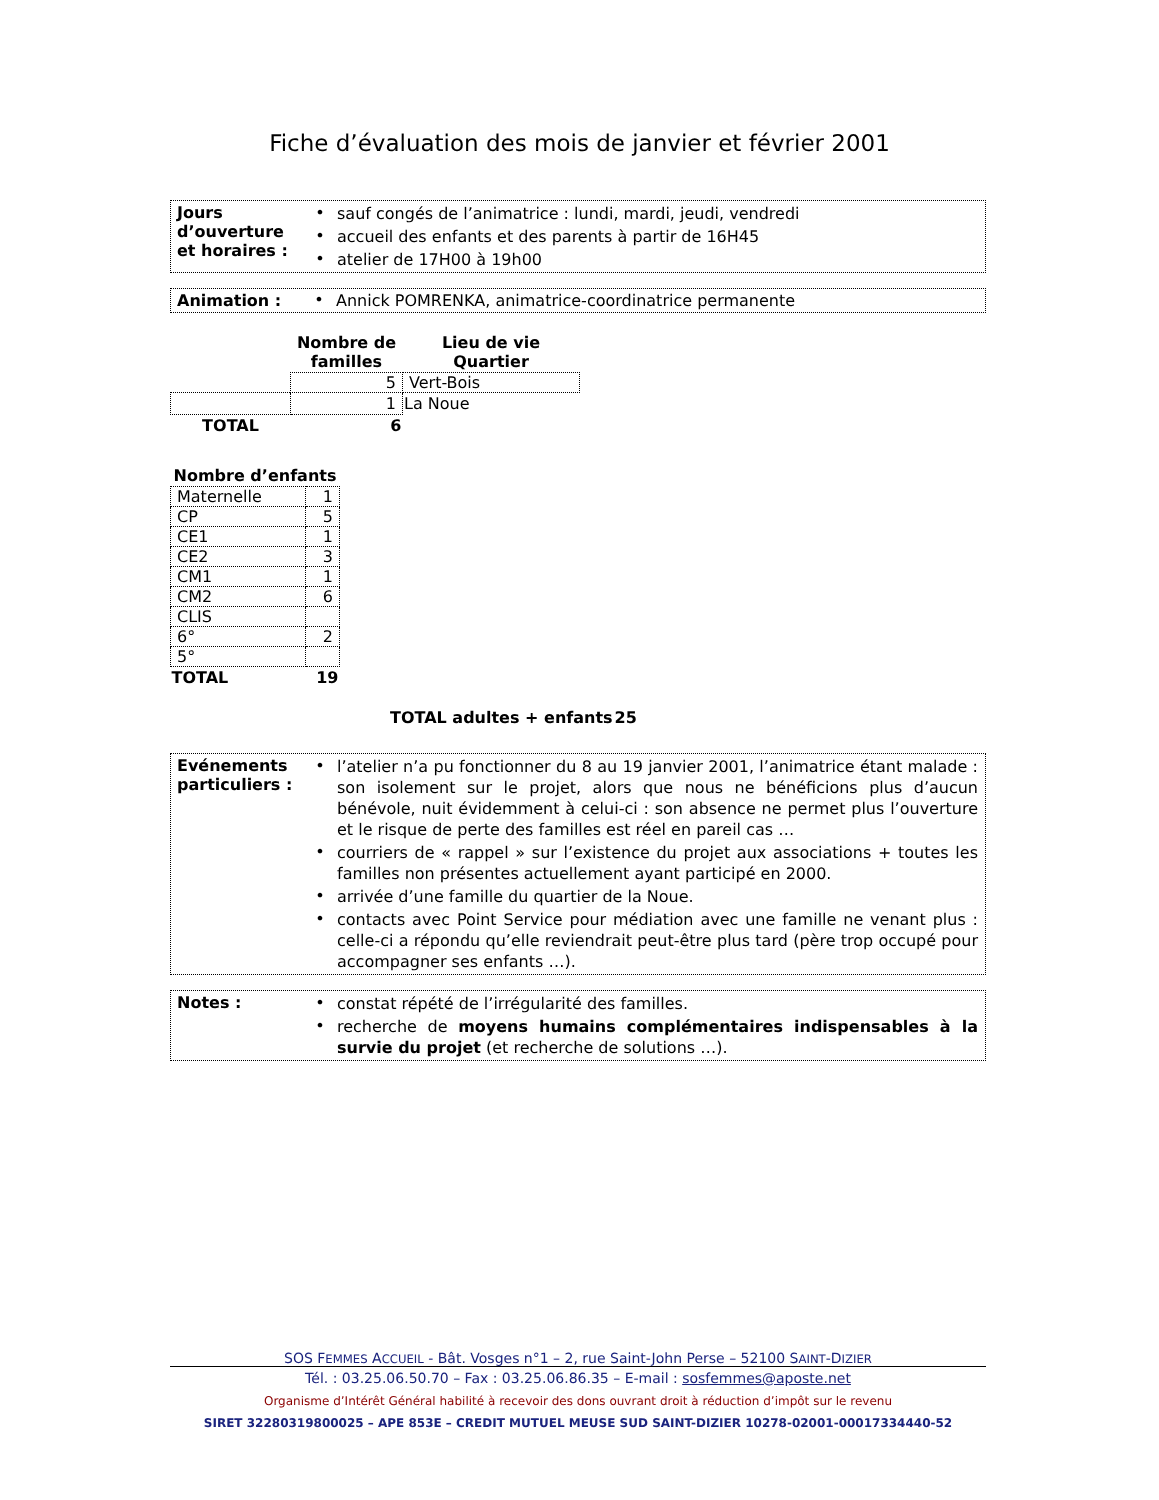Fiche d’évaluation des mois de janvier et février 2001
| Jours d’ouverture et horaires : | / • / sauf congés de l’animatrice : lundi, mardi, jeudi, vendredi / / • / accueil des enfants et des parents à partir de 16H45 / / • / atelier de 17H00 à 19h00 / |
| Animation : | • | Annick POMRENKA, animatrice-coordinatrice permanente |
| | Nombre de familles | Lieu de vie Quartier |
| | 5 | Vert-Bois |
| | 1 | La Noue |
| TOTAL | 6 | |
| Nombre d’enfants | |
| --- | --- |
| Maternelle | 1 |
| CP | 5 |
| CE1 | 1 |
| CE2 | 3 |
| CM1 | 1 |
| CM2 | 6 |
| CLIS | |
| 6° | 2 |
| 5° | |
| TOTAL | 19 |
| TOTAL adultes + enfants | 25 |
| --- | --- |
| Evénements particuliers : | / • / l’atelier n’a pu fonctionner du 8 au 19 janvier 2001, l’animatrice étant malade : son isolement sur le projet, alors que nous ne bénéficions plus d’aucun bénévole, nuit évidemment à celui-ci : son absence ne permet plus l’ouverture et le risque de perte des familles est réel en pareil cas … / / • / courriers de « rappel » sur l’existence du projet aux associations + toutes les familles non présentes actuellement ayant participé en 2000. / / • / arrivée d’une famille du quartier de la Noue. / / • / contacts avec Point Service pour médiation avec une famille ne venant plus : celle-ci a répondu qu’elle reviendrait peut-être plus tard (père trop occupé pour accompagner ses enfants …). / |
| Notes : | / • / constat répété de l’irrégularité des familles. / / • / recherche de moyens humains complémentaires indispensables à la survie du projet (et recherche de solutions …). / |
SOS FEMMES ACCUEIL - Bât. Vosges n°1 – 2, rue Saint-John Perse – 52100 SAINT-DIZIER
Tél. : 03.25.06.50.70 – Fax : 03.25.06.86.35 – E-mail : sosfemmes@aposte.net
Organisme d’Intérêt Général habilité à recevoir des dons ouvrant droit à réduction d’impôt sur le revenu
SIRET 32280319800025 – APE 853E – CREDIT MUTUEL MEUSE SUD SAINT-DIZIER 10278-02001-00017334440-52